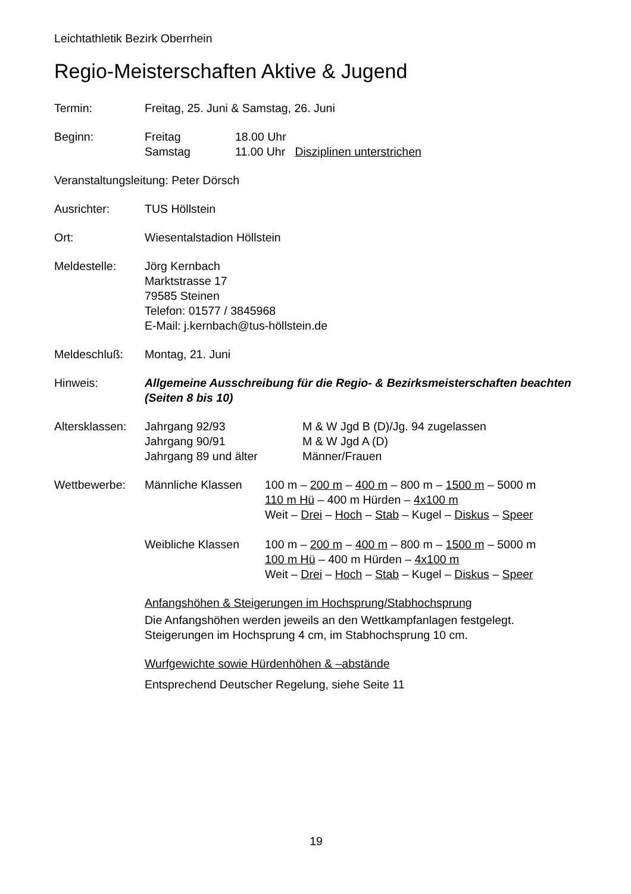Leichtathletik Bezirk Oberrhein
Regio-Meisterschaften Aktive & Jugend
Termin: Freitag, 25. Juni & Samstag, 26. Juni
Beginn:
| Freitag | 18.00 Uhr | |
| Samstag | 11.00 Uhr | Disziplinen unterstrichen |
Veranstaltungsleitung: Peter Dörsch
Ausrichter: TUS Höllstein
Ort: Wiesentalstadion Höllstein
Meldestelle: Jörg Kernbach
Marktstrasse 17
79585 Steinen
Telefon: 01577 / 3845968
E-Mail: j.kernbach@tus-höllstein.de
Meldeschluß: Montag, 21. Juni
Hinweis: Allgemeine Ausschreibung für die Regio- & Bezirksmeisterschaften beachten (Seiten 8 bis 10)
Altersklassen:
| Jahrgang 92/93 | M & W Jgd B (D)/Jg. 94 zugelassen |
| Jahrgang 90/91 | M & W Jgd A (D) |
| Jahrgang 89 und älter | Männer/Frauen |
Wettbewerbe:
| Männliche Klassen | 100 m – 200 m – 400 m – 800 m – 1500 m – 5000 m 110 m Hü – 400 m Hürden – 4x100 m Weit – Drei – Hoch – Stab – Kugel – Diskus – Speer |
| Weibliche Klassen | 100 m – 200 m – 400 m – 800 m – 1500 m – 5000 m 100 m Hü – 400 m Hürden – 4x100 m Weit – Drei – Hoch – Stab – Kugel – Diskus – Speer |
Anfangshöhen & Steigerungen im Hochsprung/Stabhochsprung
Die Anfangshöhen werden jeweils an den Wettkampfanlagen festgelegt. Steigerungen im Hochsprung 4 cm, im Stabhochsprung 10 cm.
Wurfgewichte sowie Hürdenhöhen & –abstände
Entsprechend Deutscher Regelung, siehe Seite 11
19